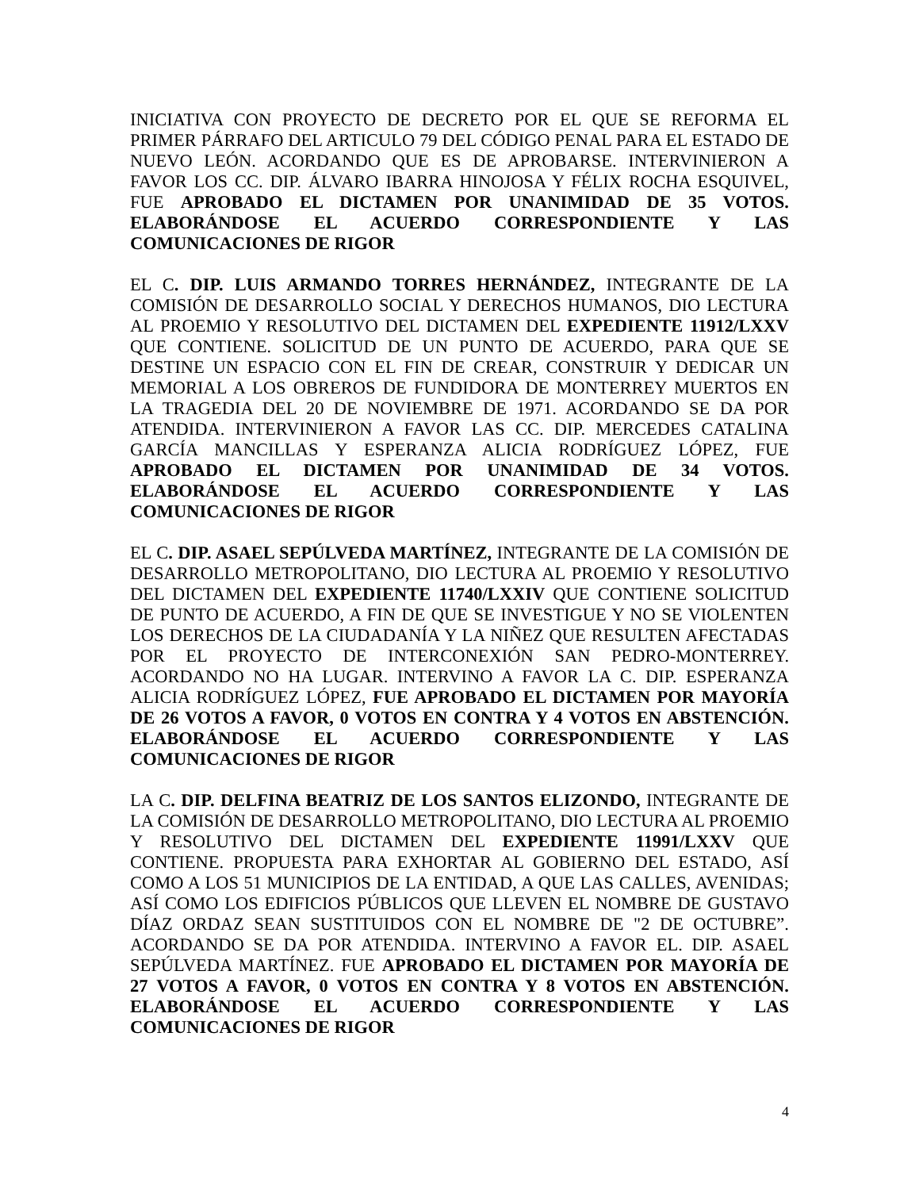INICIATIVA CON PROYECTO DE DECRETO POR EL QUE SE REFORMA EL PRIMER PÁRRAFO DEL ARTICULO 79 DEL CÓDIGO PENAL PARA EL ESTADO DE NUEVO LEÓN. ACORDANDO QUE ES DE APROBARSE. INTERVINIERON A FAVOR LOS CC. DIP. ÁLVARO IBARRA HINOJOSA Y FÉLIX ROCHA ESQUIVEL, FUE APROBADO EL DICTAMEN POR UNANIMIDAD DE 35 VOTOS. ELABORÁNDOSE EL ACUERDO CORRESPONDIENTE Y LAS COMUNICACIONES DE RIGOR
EL C. DIP. LUIS ARMANDO TORRES HERNÁNDEZ, INTEGRANTE DE LA COMISIÓN DE DESARROLLO SOCIAL Y DERECHOS HUMANOS, DIO LECTURA AL PROEMIO Y RESOLUTIVO DEL DICTAMEN DEL EXPEDIENTE 11912/LXXV QUE CONTIENE. SOLICITUD DE UN PUNTO DE ACUERDO, PARA QUE SE DESTINE UN ESPACIO CON EL FIN DE CREAR, CONSTRUIR Y DEDICAR UN MEMORIAL A LOS OBREROS DE FUNDIDORA DE MONTERREY MUERTOS EN LA TRAGEDIA DEL 20 DE NOVIEMBRE DE 1971. ACORDANDO SE DA POR ATENDIDA. INTERVINIERON A FAVOR LAS CC. DIP. MERCEDES CATALINA GARCÍA MANCILLAS Y ESPERANZA ALICIA RODRÍGUEZ LÓPEZ, FUE APROBADO EL DICTAMEN POR UNANIMIDAD DE 34 VOTOS. ELABORÁNDOSE EL ACUERDO CORRESPONDIENTE Y LAS COMUNICACIONES DE RIGOR
EL C. DIP. ASAEL SEPÚLVEDA MARTÍNEZ, INTEGRANTE DE LA COMISIÓN DE DESARROLLO METROPOLITANO, DIO LECTURA AL PROEMIO Y RESOLUTIVO DEL DICTAMEN DEL EXPEDIENTE 11740/LXXIV QUE CONTIENE SOLICITUD DE PUNTO DE ACUERDO, A FIN DE QUE SE INVESTIGUE Y NO SE VIOLENTEN LOS DERECHOS DE LA CIUDADANÍA Y LA NIÑEZ QUE RESULTEN AFECTADAS POR EL PROYECTO DE INTERCONEXIÓN SAN PEDRO-MONTERREY. ACORDANDO NO HA LUGAR. INTERVINO A FAVOR LA C. DIP. ESPERANZA ALICIA RODRÍGUEZ LÓPEZ, FUE APROBADO EL DICTAMEN POR MAYORÍA DE 26 VOTOS A FAVOR, 0 VOTOS EN CONTRA Y 4 VOTOS EN ABSTENCIÓN. ELABORÁNDOSE EL ACUERDO CORRESPONDIENTE Y LAS COMUNICACIONES DE RIGOR
LA C. DIP. DELFINA BEATRIZ DE LOS SANTOS ELIZONDO, INTEGRANTE DE LA COMISIÓN DE DESARROLLO METROPOLITANO, DIO LECTURA AL PROEMIO Y RESOLUTIVO DEL DICTAMEN DEL EXPEDIENTE 11991/LXXV QUE CONTIENE. PROPUESTA PARA EXHORTAR AL GOBIERNO DEL ESTADO, ASÍ COMO A LOS 51 MUNICIPIOS DE LA ENTIDAD, A QUE LAS CALLES, AVENIDAS; ASÍ COMO LOS EDIFICIOS PÚBLICOS QUE LLEVEN EL NOMBRE DE GUSTAVO DÍAZ ORDAZ SEAN SUSTITUIDOS CON EL NOMBRE DE "2 DE OCTUBRE”. ACORDANDO SE DA POR ATENDIDA. INTERVINO A FAVOR EL. DIP. ASAEL SEPÚLVEDA MARTÍNEZ. FUE APROBADO EL DICTAMEN POR MAYORÍA DE 27 VOTOS A FAVOR, 0 VOTOS EN CONTRA Y 8 VOTOS EN ABSTENCIÓN. ELABORÁNDOSE EL ACUERDO CORRESPONDIENTE Y LAS COMUNICACIONES DE RIGOR
4